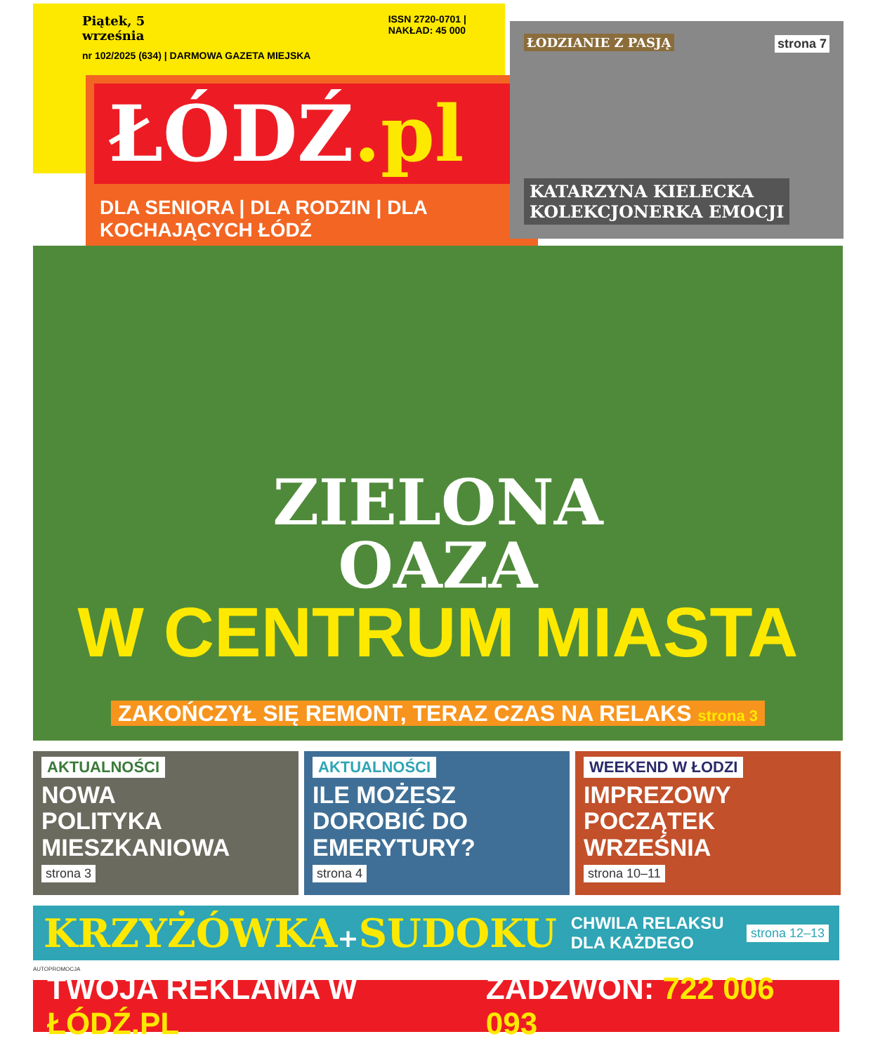Piątek, 5 września ISSN 2720-0701 | NAKŁAD: 45 000
nr 102/2025 (634) | DARMOWA GAZETA MIEJSKA
ŁÓDŹ.pl
DLA SENIORA | DLA RODZIN | DLA KOCHAJĄCYCH ŁÓDŹ
ŁODZIANIE Z PASJĄ strona 7
KATARZYNA KIELECKA
KOLEKCJONERKA EMOCJI
ZIELONA
OAZA
W CENTRUM MIASTA
ZAKOŃCZYŁ SIĘ REMONT, TERAZ CZAS NA RELAKS strona 3
AKTUALNOŚCI
NOWA
POLITYKA
MIESZKANIOWA
strona 3
AKTUALNOŚCI
ILE MOŻESZ
DOROBIĆ DO
EMERYTURY?
strona 4
WEEKEND W ŁODZI
IMPREZOWY
POCZĄTEK
WRZEŚNIA
strona 10–11
KRZYŻÓWKA+SUDOKU CHWILA RELAKSU
DLA KAŻDEGO strona 12–13
AUTOPROMOCJA
TWOJA REKLAMA W ŁÓDŹ.PL ZADZWOŃ: 722 006 093